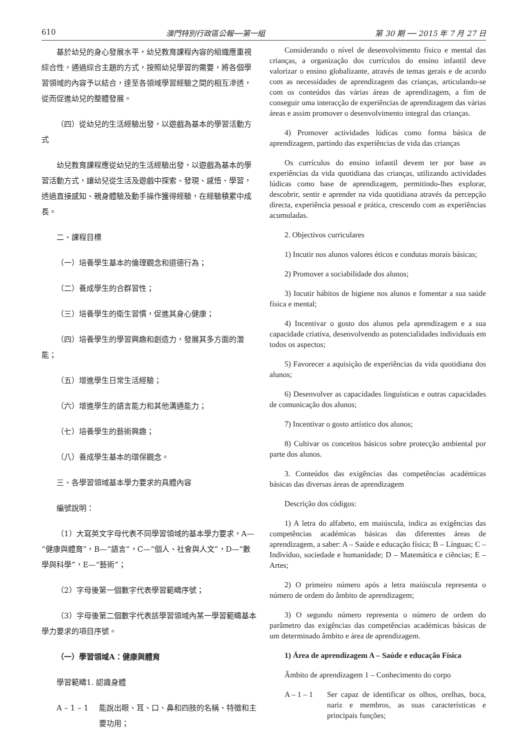610 澳門特別行政區公報──第一組 第 30 期 ── 2015 年 7 月 27 日
基於幼兒的身心發展水平，幼兒教育課程內容的組織應重視綜合性，通過綜合主題的方式，按照幼兒學習的需要，將各個學習領域的內容予以結合，達至各領域學習經驗之間的相互滲透，從而促進幼兒的整體發展。
（四）從幼兒的生活經驗出發，以遊戲為基本的學習活動方式
幼兒教育課程應從幼兒的生活經驗出發，以遊戲為基本的學習活動方式，讓幼兒從生活及遊戲中探索、發現、感悟、學習，透過直接感知、親身體驗及動手操作獲得經驗，在經驗積累中成長。
二、課程目標
（一）培養學生基本的倫理觀念和道德行為；
（二）養成學生的合群習性；
（三）培養學生的衛生習慣，促進其身心健康；
（四）培養學生的學習興趣和創造力，發展其多方面的潛能；
（五）增進學生日常生活經驗；
（六）增進學生的語言能力和其他溝通能力；
（七）培養學生的藝術興趣；
（八）養成學生基本的環保觀念。
三、各學習領域基本學力要求的具體內容
編號說明：
（1）大寫英文字母代表不同學習領域的基本學力要求，A—“健康與體育”，B—“語言”，C—“個人、社會與人文”，D—“數學與科學”，E—“藝術”；
（2）字母後第一個數字代表學習範疇序號；
（3）字母後第二個數字代表該學習領域內某一學習範疇基本學力要求的項目序號。
（一）學習領域A：健康與體育
學習範疇1. 認識身體
A – 1 – 1 能說出眼、耳、口、鼻和四肢的名稱、特徵和主要功用；
Considerando o nível de desenvolvimento físico e mental das crianças, a organização dos currículos do ensino infantil deve valorizar o ensino globalizante, através de temas gerais e de acordo com as necessidades de aprendizagem das crianças, articulando-se com os conteúdos das várias áreas de aprendizagem, a fim de conseguir uma interacção de experiências de aprendizagem das várias áreas e assim promover o desenvolvimento integral das crianças.
4) Promover actividades lúdicas como forma básica de aprendizagem, partindo das experiências de vida das crianças
Os currículos do ensino infantil devem ter por base as experiências da vida quotidiana das crianças, utilizando actividades lúdicas como base de aprendizagem, permitindo-lhes explorar, descobrir, sentir e aprender na vida quotidiana através da percepção directa, experiência pessoal e prática, crescendo com as experiências acumuladas.
2. Objectivos curriculares
1) Incutir nos alunos valores éticos e condutas morais básicas;
2) Promover a sociabilidade dos alunos;
3) Incutir hábitos de higiene nos alunos e fomentar a sua saúde física e mental;
4) Incentivar o gosto dos alunos pela aprendizagem e a sua capacidade criativa, desenvolvendo as potencialidades individuais em todos os aspectos;
5) Favorecer a aquisição de experiências da vida quotidiana dos alunos;
6) Desenvolver as capacidades linguísticas e outras capacidades de comunicação dos alunos;
7) Incentivar o gosto artístico dos alunos;
8) Cultivar os conceitos básicos sobre protecção ambiental por parte dos alunos.
3. Conteúdos das exigências das competências académicas básicas das diversas áreas de aprendizagem
Descrição dos códigos:
1) A letra do alfabeto, em maiúscula, indica as exigências das competências académicas básicas das diferentes áreas de aprendizagem, a saber: A – Saúde e educação física; B – Línguas; C – Indivíduo, sociedade e humanidade; D – Matemática e ciências; E – Artes;
2) O primeiro número após a letra maiúscula representa o número de ordem do âmbito de aprendizagem;
3) O segundo número representa o número de ordem do parâmetro das exigências das competências académicas básicas de um determinado âmbito e área de aprendizagem.
1) Área de aprendizagem A – Saúde e educação Física
Âmbito de aprendizagem 1 – Conhecimento do corpo
A – 1 – 1 Ser capaz de identificar os olhos, orelhas, boca, nariz e membros, as suas características e principais funções;